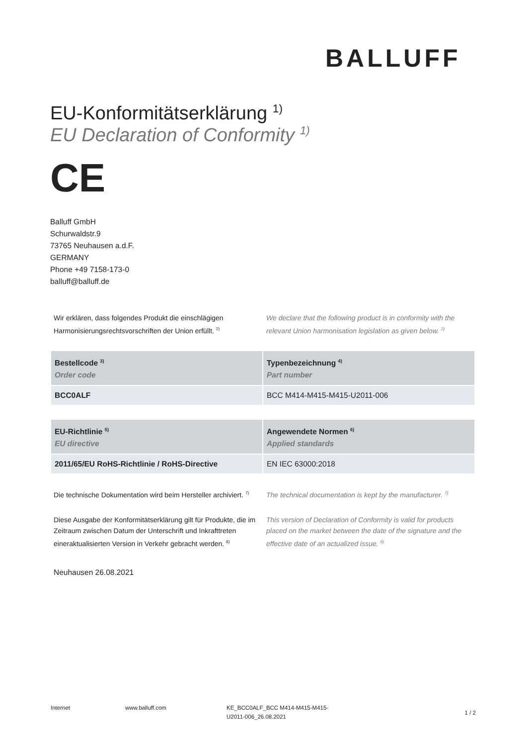BALLUFF
EU-Konformitätserklärung <sup>1)</sup>
EU Declaration of Conformity <sup>1)</sup>
CE
Balluff GmbH
Schurwaldstr.9
73765 Neuhausen a.d.F.
GERMANY
Phone +49 7158-173-0
balluff@balluff.de
Wir erklären, dass folgendes Produkt die einschlägigen Harmonisierungsrechtsvorschriften der Union erfüllt. <sup>2)</sup>
We declare that the following product is in conformity with the relevant Union harmonisation legislation as given below. <sup>2)</sup>
| Bestellcode <sup>3)</sup> Order code | Typenbezeichnung <sup>4)</sup> Part number |
| --- | --- |
| BCC0ALF | BCC M414-M415-M415-U2011-006 |
| EU-Richtlinie <sup>5)</sup> EU directive | Angewendete Normen <sup>6)</sup> Applied standards |
| --- | --- |
| 2011/65/EU RoHS-Richtlinie / RoHS-Directive | EN IEC 63000:2018 |
Die technische Dokumentation wird beim Hersteller archiviert. <sup>7)</sup>
The technical documentation is kept by the manufacturer. <sup>7)</sup>
Diese Ausgabe der Konformitätserklärung gilt für Produkte, die im Zeitraum zwischen Datum der Unterschrift und Inkrafttreten eineraktualisierten Version in Verkehr gebracht werden. <sup>8)</sup>
This version of Declaration of Conformity is valid for products placed on the market between the date of the signature and the effective date of an actualized issue. <sup>8)</sup>
Neuhausen 26.08.2021
Internet www.balluff.com KE_BCC0ALF_BCC M414-M415-M415-U2011-006_26.08.2021
1 / 2